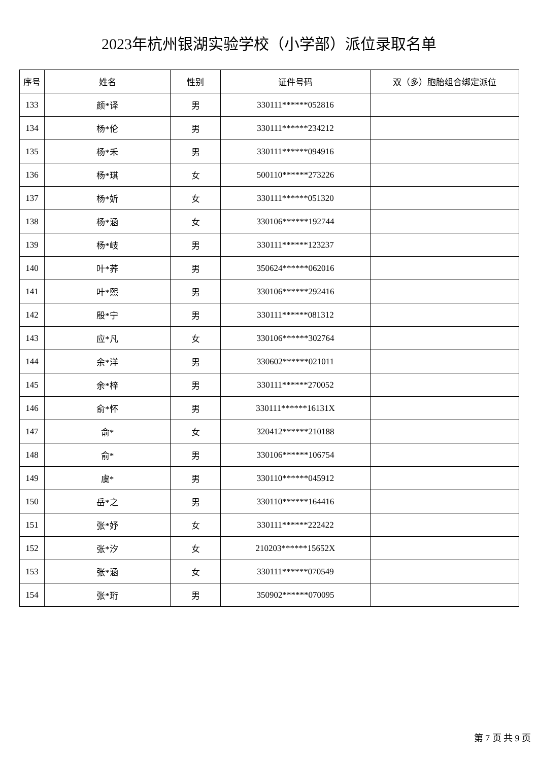2023年杭州银湖实验学校（小学部）派位录取名单
| 序号 | 姓名 | 性别 | 证件号码 | 双（多）胞胎组合绑定派位 |
| --- | --- | --- | --- | --- |
| 133 | 颜*译 | 男 | 330111******052816 | |
| 134 | 杨*伦 | 男 | 330111******234212 | |
| 135 | 杨*禾 | 男 | 330111******094916 | |
| 136 | 杨*琪 | 女 | 500110******273226 | |
| 137 | 杨*妡 | 女 | 330111******051320 | |
| 138 | 杨*涵 | 女 | 330106******192744 | |
| 139 | 杨*岐 | 男 | 330111******123237 | |
| 140 | 叶*荞 | 男 | 350624******062016 | |
| 141 | 叶*熙 | 男 | 330106******292416 | |
| 142 | 殷*宁 | 男 | 330111******081312 | |
| 143 | 应*凡 | 女 | 330106******302764 | |
| 144 | 余*洋 | 男 | 330602******021011 | |
| 145 | 余*梓 | 男 | 330111******270052 | |
| 146 | 俞*怀 | 男 | 330111******16131X | |
| 147 | 俞* | 女 | 320412******210188 | |
| 148 | 俞* | 男 | 330106******106754 | |
| 149 | 虞* | 男 | 330110******045912 | |
| 150 | 岳*之 | 男 | 330110******164416 | |
| 151 | 张*妤 | 女 | 330111******222422 | |
| 152 | 张*汐 | 女 | 210203******15652X | |
| 153 | 张*涵 | 女 | 330111******070549 | |
| 154 | 张*珩 | 男 | 350902******070095 | |
第 7 页 共 9 页